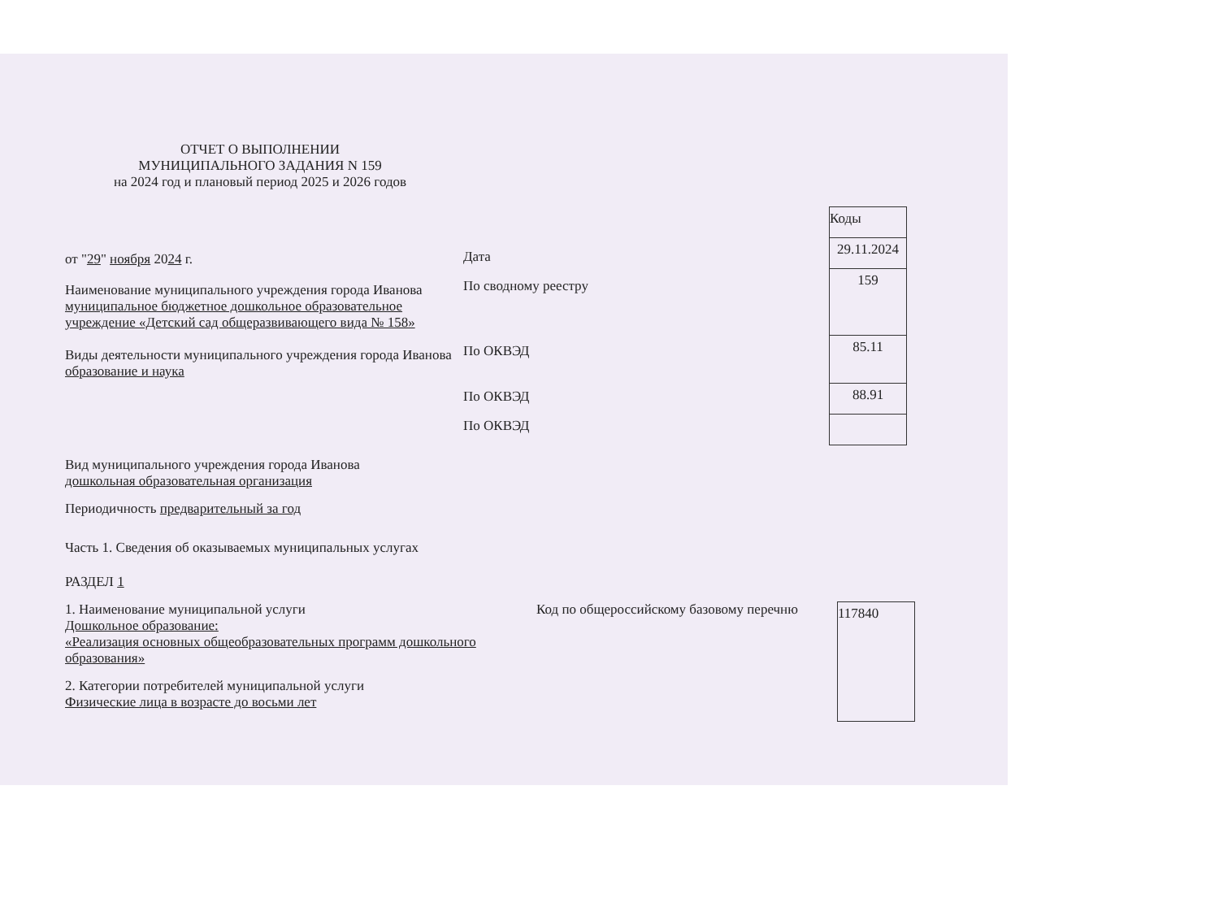ОТЧЕТ О ВЫПОЛНЕНИИ
МУНИЦИПАЛЬНОГО ЗАДАНИЯ N 159
на 2024 год и плановый период 2025 и 2026 годов
от "29" ноября 2024 г.
Наименование муниципального учреждения города Иванова муниципальное бюджетное дошкольное образовательное учреждение «Детский сад общеразвивающего вида № 158»
Виды деятельности муниципального учреждения города Иванова образование и наука
Дата
По сводному реестру
По ОКВЭД
По ОКВЭД
По ОКВЭД
| Коды |
| 29.11.2024 |
| 159 |
| 85.11 |
| 88.91 |
Вид муниципального учреждения города Иванова
дошкольная образовательная организация
Периодичность предварительный за год
Часть 1. Сведения об оказываемых муниципальных услугах
РАЗДЕЛ 1
1. Наименование муниципальной услуги
Дошкольное образование:
«Реализация основных общеобразовательных программ дошкольного образования»
2. Категории потребителей муниципальной услуги
Физические лица в возрасте до восьми лет
Код по общероссийскому базовому перечню
| 117840 |